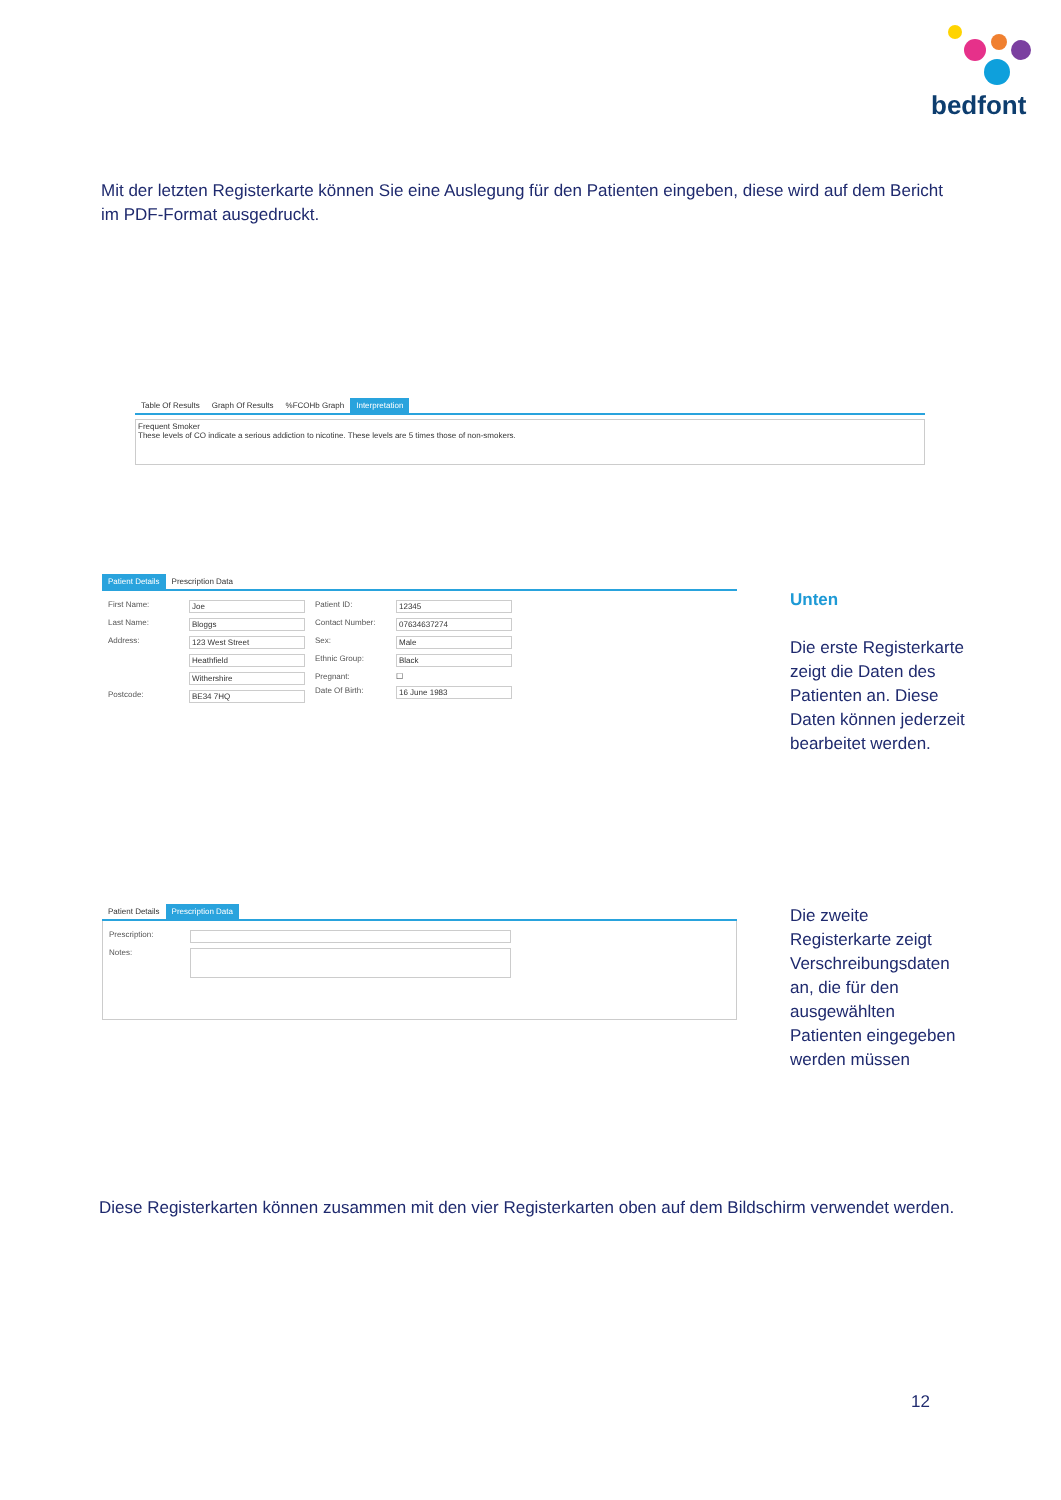bedfont
Mit der letzten Registerkarte können Sie eine Auslegung für den Patienten eingeben, diese wird auf dem Bericht im PDF-Format ausgedruckt.
Table Of Results Graph Of Results%FCOHb Graph Interpretation
Frequent Smoker
These levels of CO indicate a serious addiction to nicotine. These levels are 5 times those of non-smokers.
Patient Details Prescription Data
First Name: Joe
Last Name: Bloggs
Address: 123 West Street
Heathfield
Withershire
Postcode: BE34 7HQ
Patient ID: 12345
Contact Number: 07634637274
Sex: Male
Ethnic Group: Black
Pregnant: ☐
Date Of Birth: 16 June 1983
Unten
Die erste Registerkarte zeigt die Daten des Patienten an. Diese Daten können jederzeit bearbeitet werden.
Patient Details Prescription Data
Prescription:
Notes:
Die zweite Registerkarte zeigt Verschreibungsdaten an, die für den ausgewählten Patienten eingegeben werden müssen
Diese Registerkarten können zusammen mit den vier Registerkarten oben auf dem Bildschirm verwendet werden.
12